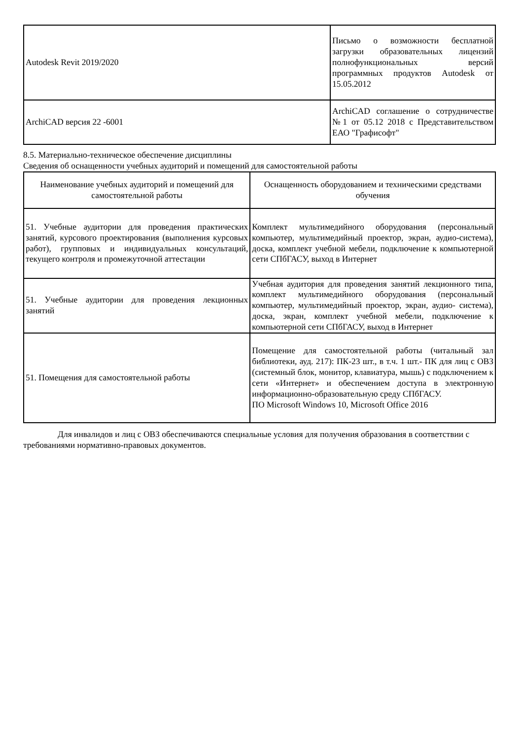| Autodesk Revit 2019/2020 | Письмо о возможности бесплатной загрузки образовательных лицензий полнофункциональных версий программных продуктов Autodesk от 15.05.2012 |
| ArchiCAD версия 22 -6001 | ArchiCAD соглашение о сотрудничестве №1 от 05.12 2018 с Представительством ЕАО "Графисофт" |
8.5. Материально-техническое обеспечение дисциплины
Сведения об оснащенности учебных аудиторий и помещений для самостоятельной работы
| Наименование учебных аудиторий и помещений для самостоятельной работы | Оснащенность оборудованием и техническими средствами обучения |
| --- | --- |
| 51. Учебные аудитории для проведения практических занятий, курсового проектирования (выполнения курсовых работ), групповых и индивидуальных консультаций, текущего контроля и промежуточной аттестации | Комплект мультимедийного оборудования (персональный компьютер, мультимедийный проектор, экран, аудио-система), доска, комплект учебной мебели, подключение к компьютерной сети СПбГАСУ, выход в Интернет |
| 51. Учебные аудитории для проведения лекционных занятий | Учебная аудитория для проведения занятий лекционного типа, комплект мультимедийного оборудования (персональный компьютер, мультимедийный проектор, экран, аудио- система), доска, экран, комплект учебной мебели, подключение к компьютерной сети СПбГАСУ, выход в Интернет |
| 51. Помещения для самостоятельной работы | Помещение для самостоятельной работы (читальный зал библиотеки, ауд. 217): ПК-23 шт., в т.ч. 1 шт.- ПК для лиц с ОВЗ (системный блок, монитор, клавиатура, мышь) с подключением к сети «Интернет» и обеспечением доступа в электронную информационно-образовательную среду СПбГАСУ. ПО Microsoft Windows 10, Microsoft Office 2016 |
Для инвалидов и лиц с ОВЗ обеспечиваются специальные условия для получения образования в соответствии с требованиями нормативно-правовых документов.